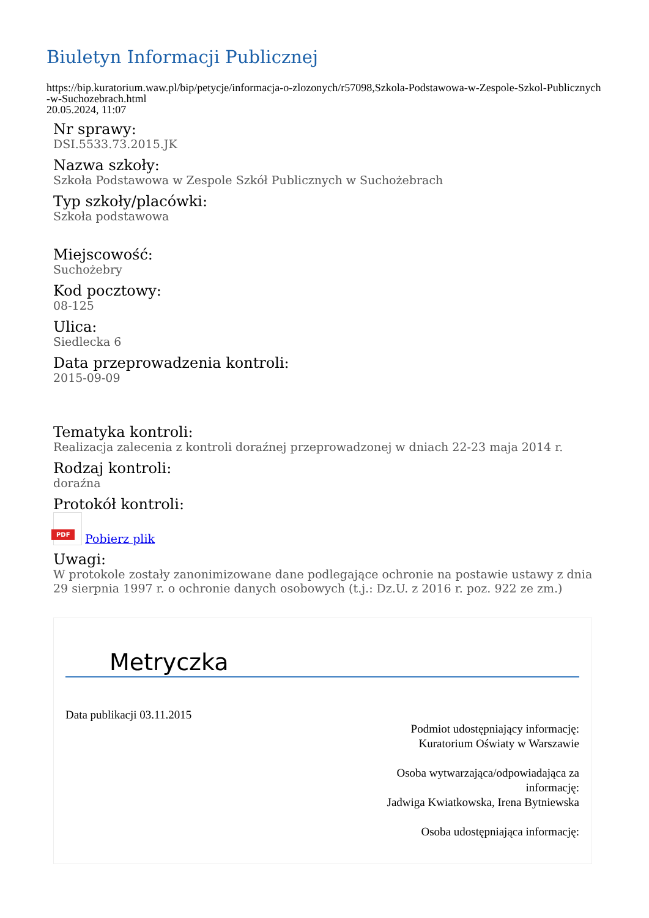Biuletyn Informacji Publicznej
https://bip.kuratorium.waw.pl/bip/petycje/informacja-o-zlozonych/r57098,Szkola-Podstawowa-w-Zespole-Szkol-Publicznych-w-Suchozebrach.html
20.05.2024, 11:07
Nr sprawy:
DSI.5533.73.2015.JK
Nazwa szkoły:
Szkoła Podstawowa w Zespole Szkół Publicznych w Suchożebrach
Typ szkoły/placówki:
Szkoła podstawowa
Miejscowość:
Suchożebry
Kod pocztowy:
08-125
Ulica:
Siedlecka 6
Data przeprowadzenia kontroli:
2015-09-09
Tematyka kontroli:
Realizacja zalecenia z kontroli doraźnej przeprowadzonej w dniach 22-23 maja 2014 r.
Rodzaj kontroli:
doraźna
Protokół kontroli:
PDF Pobierz plik
Uwagi:
W protokole zostały zanonimizowane dane podlegające ochronie na postawie ustawy z dnia 29 sierpnia 1997 r. o ochronie danych osobowych (t.j.: Dz.U. z 2016 r. poz. 922 ze zm.)
Metryczka
Data publikacji 03.11.2015
Podmiot udostępniający informację:
Kuratorium Oświaty w Warszawie
Osoba wytwarzająca/odpowiadająca za
informację:
Jadwiga Kwiatkowska, Irena Bytniewska
Osoba udostępniająca informację: